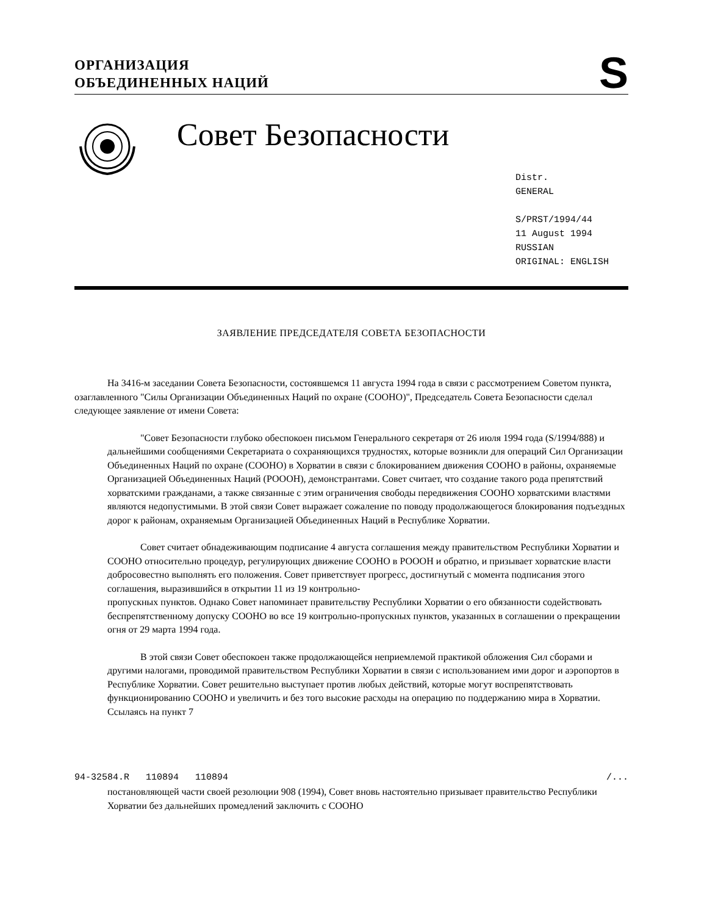ОРГАНИЗАЦИЯ
ОБЪЕДИНЕННЫХ НАЦИЙ
S
Совет Безопасности
Distr.
GENERAL
S/PRST/1994/44
11 August 1994
RUSSIAN
ORIGINAL: ENGLISH
ЗАЯВЛЕНИЕ ПРЕДСЕДАТЕЛЯ СОВЕТА БЕЗОПАСНОСТИ
На 3416-м заседании Совета Безопасности, состоявшемся 11 августа 1994 года в связи с рассмотрением Советом пункта, озаглавленного "Силы Организации Объединенных Наций по охране (СООНО)", Председатель Совета Безопасности сделал следующее заявление от имени Совета:
"Совет Безопасности глубоко обеспокоен письмом Генерального секретаря от 26 июля 1994 года (S/1994/888) и дальнейшими сообщениями Секретариата о сохраняющихся трудностях, которые возникли для операций Сил Организации Объединенных Наций по охране (СООНО) в Хорватии в связи с блокированием движения СООНО в районы, охраняемые Организацией Объединенных Наций (РОООН), демонстрантами. Совет считает, что создание такого рода препятствий хорватскими гражданами, а также связанные с этим ограничения свободы передвижения СООНО хорватскими властями являются недопустимыми. В этой связи Совет выражает сожаление по поводу продолжающегося блокирования подъездных дорог к районам, охраняемым Организацией Объединенных Наций в Республике Хорватии.
Совет считает обнадеживающим подписание 4 августа соглашения между правительством Республики Хорватии и СООНО относительно процедур, регулирующих движение СООНО в РОООН и обратно, и призывает хорватские власти добросовестно выполнять его положения. Совет приветствует прогресс, достигнутый с момента подписания этого соглашения, выразившийся в открытии 11 из 19 контрольно-
пропускных пунктов. Однако Совет напоминает правительству Республики Хорватии о его обязанности содействовать беспрепятственному допуску СООНО во все 19 контрольно-пропускных пунктов, указанных в соглашении о прекращении огня от 29 марта 1994 года.
В этой связи Совет обеспокоен также продолжающейся неприемлемой практикой обложения Сил сборами и другими налогами, проводимой правительством Республики Хорватии в связи с использованием ими дорог и аэропортов в Республике Хорватии. Совет решительно выступает против любых действий, которые могут воспрепятствовать функционированию СООНО и увеличить и без того высокие расходы на операцию по поддержанию мира в Хорватии. Ссылаясь на пункт 7
94-32584.R 110894 110894 /...
постановляющей части своей резолюции 908 (1994), Совет вновь настоятельно призывает правительство Республики Хорватии без дальнейших промедлений заключить с СООНО